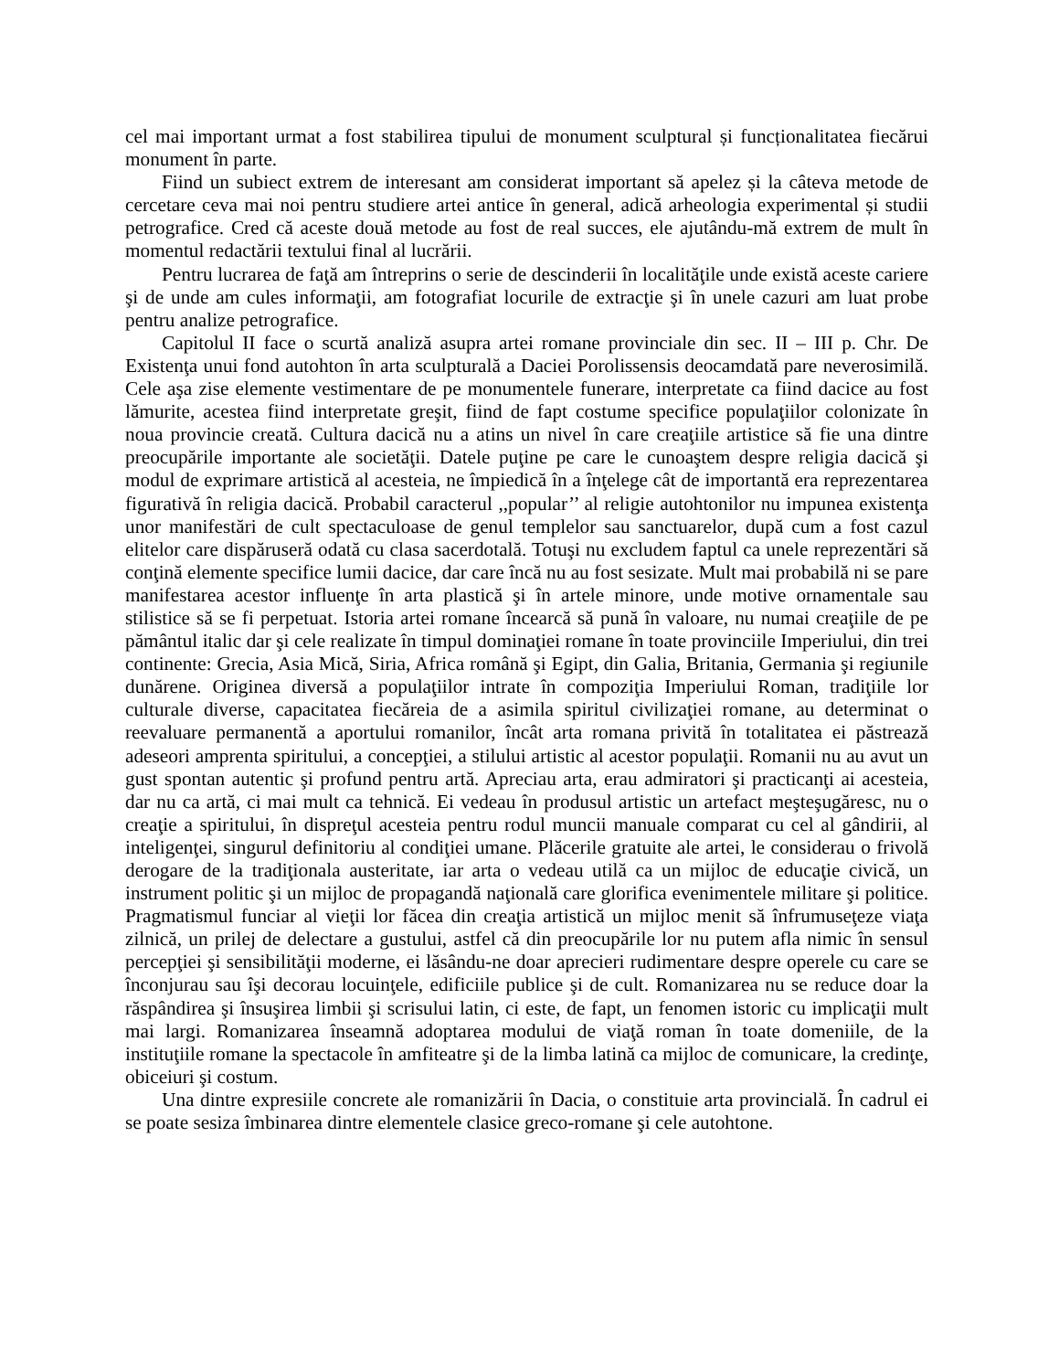cel mai important urmat a fost stabilirea tipului de monument sculptural și funcționalitatea fiecărui monument în parte.
Fiind un subiect extrem de interesant am considerat important să apelez și la câteva metode de cercetare ceva mai noi pentru studiere artei antice în general, adică arheologia experimental și studii petrografice. Cred că aceste două metode au fost de real succes, ele ajutându-mă extrem de mult în momentul redactării textului final al lucrării.
Pentru lucrarea de faţă am întreprins o serie de descinderii în localităţile unde există aceste cariere şi de unde am cules informaţii, am fotografiat locurile de extracţie şi în unele cazuri am luat probe pentru analize petrografice.
Capitolul II face o scurtă analiză asupra artei romane provinciale din sec. II – III p. Chr. De Existenţa unui fond autohton în arta sculpturală a Daciei Porolissensis deocamdată pare neverosimilă. Cele aşa zise elemente vestimentare de pe monumentele funerare, interpretate ca fiind dacice au fost lămurite, acestea fiind interpretate greşit, fiind de fapt costume specifice populaţiilor colonizate în noua provincie creată. Cultura dacică nu a atins un nivel în care creaţiile artistice să fie una dintre preocupările importante ale societăţii. Datele puţine pe care le cunoaştem despre religia dacică şi modul de exprimare artistică al acesteia, ne împiedică în a înţelege cât de importantă era reprezentarea figurativă în religia dacică. Probabil caracterul ,,popular’’ al religie autohtonilor nu impunea existenţa unor manifestări de cult spectaculoase de genul templelor sau sanctuarelor, după cum a fost cazul elitelor care dispăruseră odată cu clasa sacerdotală. Totuşi nu excludem faptul ca unele reprezentări să conţină elemente specifice lumii dacice, dar care încă nu au fost sesizate. Mult mai probabilă ni se pare manifestarea acestor influenţe în arta plastică şi în artele minore, unde motive ornamentale sau stilistice să se fi perpetuat. Istoria artei romane încearcă să pună în valoare, nu numai creaţiile de pe pământul italic dar şi cele realizate în timpul dominaţiei romane în toate provinciile Imperiului, din trei continente: Grecia, Asia Mică, Siria, Africa română şi Egipt, din Galia, Britania, Germania şi regiunile dunărene. Originea diversă a populaţiilor intrate în compoziţia Imperiului Roman, tradiţiile lor culturale diverse, capacitatea fiecăreia de a asimila spiritul civilizaţiei romane, au determinat o reevaluare permanentă a aportului romanilor, încât arta romana privită în totalitatea ei păstrează adeseori amprenta spiritului, a concepţiei, a stilului artistic al acestor populaţii. Romanii nu au avut un gust spontan autentic şi profund pentru artă. Apreciau arta, erau admiratori şi practicanţi ai acesteia, dar nu ca artă, ci mai mult ca tehnică. Ei vedeau în produsul artistic un artefact meşteşugăresc, nu o creaţie a spiritului, în dispreţul acesteia pentru rodul muncii manuale comparat cu cel al gândirii, al inteligenţei, singurul definitoriu al condiţiei umane. Plăcerile gratuite ale artei, le considerau o frivolă derogare de la tradiţionala austeritate, iar arta o vedeau utilă ca un mijloc de educaţie civică, un instrument politic şi un mijloc de propagandă naţională care glorifica evenimentele militare şi politice. Pragmatismul funciar al vieţii lor făcea din creaţia artistică un mijloc menit să înfrumuseţeze viaţa zilnică, un prilej de delectare a gustului, astfel că din preocupările lor nu putem afla nimic în sensul percepţiei şi sensibilităţii moderne, ei lăsându-ne doar aprecieri rudimentare despre operele cu care se înconjurau sau îşi decorau locuinţele, edificiile publice şi de cult. Romanizarea nu se reduce doar la răspândirea şi însuşirea limbii şi scrisului latin, ci este, de fapt, un fenomen istoric cu implicaţii mult mai largi. Romanizarea înseamnă adoptarea modului de viaţă roman în toate domeniile, de la instituţiile romane la spectacole în amfiteatre şi de la limba latină ca mijloc de comunicare, la credinţe, obiceiuri şi costum.
Una dintre expresiile concrete ale romanizării în Dacia, o constituie arta provincială. În cadrul ei se poate sesiza îmbinarea dintre elementele clasice greco-romane şi cele autohtone.